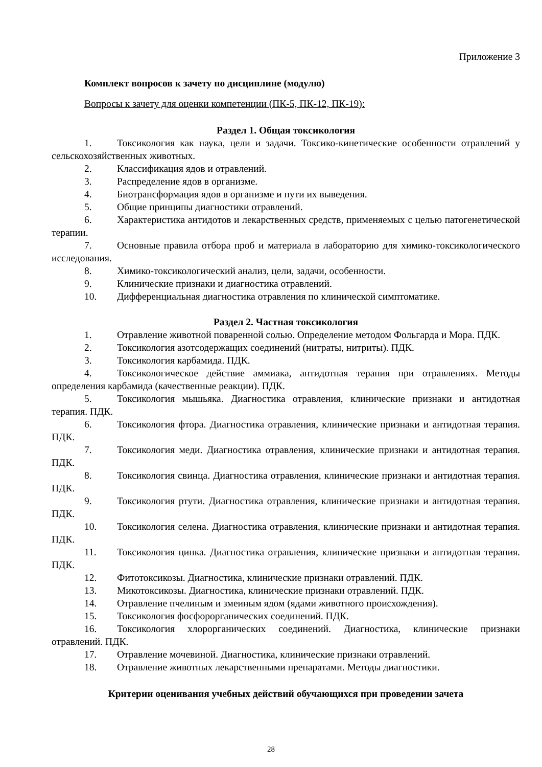Приложение 3
Комплект вопросов к зачету по дисциплине (модулю)
Вопросы к зачету для оценки компетенции (ПК-5, ПК-12, ПК-19):
Раздел 1. Общая токсикология
1. Токсикология как наука, цели и задачи. Токсико-кинетические особенности отравлений у сельскохозяйственных животных.
2. Классификация ядов и отравлений.
3. Распределение ядов в организме.
4. Биотрансформация ядов в организме и пути их выведения.
5. Общие принципы диагностики отравлений.
6. Характеристика антидотов и лекарственных средств, применяемых с целью патогенетической терапии.
7. Основные правила отбора проб и материала в лабораторию для химико-токсикологического исследования.
8. Химико-токсикологический анализ, цели, задачи, особенности.
9. Клинические признаки и диагностика отравлений.
10. Дифференциальная диагностика отравления по клинической симптоматике.
Раздел 2. Частная токсикология
1. Отравление животной поваренной солью. Определение методом Фольгарда и Мора. ПДК.
2. Токсикология азотсодержащих соединений (нитраты, нитриты). ПДК.
3. Токсикология карбамида. ПДК.
4. Токсикологическое действие аммиака, антидотная терапия при отравлениях. Методы определения карбамида (качественные реакции). ПДК.
5. Токсикология мышьяка. Диагностика отравления, клинические признаки и антидотная терапия. ПДК.
6. Токсикология фтора. Диагностика отравления, клинические признаки и антидотная терапия. ПДК.
7. Токсикология меди. Диагностика отравления, клинические признаки и антидотная терапия. ПДК.
8. Токсикология свинца. Диагностика отравления, клинические признаки и антидотная терапия. ПДК.
9. Токсикология ртути. Диагностика отравления, клинические признаки и антидотная терапия. ПДК.
10. Токсикология селена. Диагностика отравления, клинические признаки и антидотная терапия. ПДК.
11. Токсикология цинка. Диагностика отравления, клинические признаки и антидотная терапия. ПДК.
12. Фитотоксикозы. Диагностика, клинические признаки отравлений. ПДК.
13. Микотоксикозы. Диагностика, клинические признаки отравлений. ПДК.
14. Отравление пчелиным и змеиным ядом (ядами животного происхождения).
15. Токсикология фосфорорганических соединений. ПДК.
16. Токсикология хлорорганических соединений. Диагностика, клинические признаки отравлений. ПДК.
17. Отравление мочевиной. Диагностика, клинические признаки отравлений.
18. Отравление животных лекарственными препаратами. Методы диагностики.
Критерии оценивания учебных действий обучающихся при проведении зачета
28